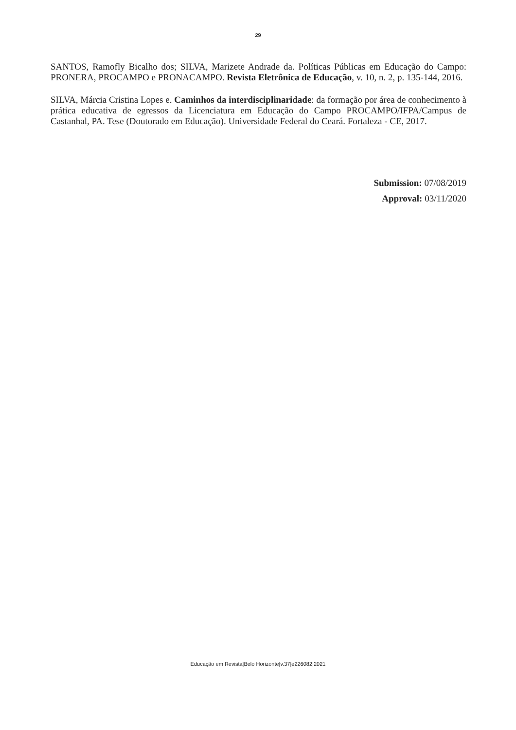29
SANTOS, Ramofly Bicalho dos; SILVA, Marizete Andrade da. Políticas Públicas em Educação do Campo: PRONERA, PROCAMPO e PRONACAMPO. Revista Eletrônica de Educação, v. 10, n. 2, p. 135-144, 2016.
SILVA, Márcia Cristina Lopes e. Caminhos da interdisciplinaridade: da formação por área de conhecimento à prática educativa de egressos da Licenciatura em Educação do Campo PROCAMPO/IFPA/Campus de Castanhal, PA. Tese (Doutorado em Educação). Universidade Federal do Ceará. Fortaleza - CE, 2017.
Submission: 07/08/2019
Approval: 03/11/2020
Educação em Revista|Belo Horizonte|v.37|e226082|2021